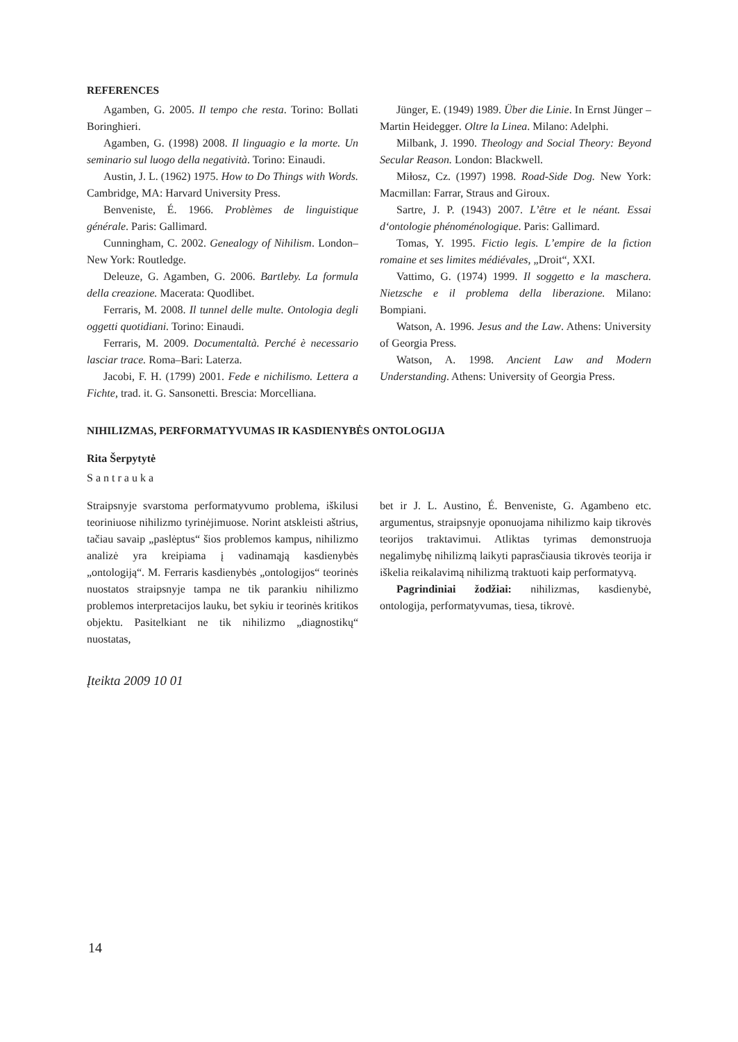REFERENCES
Agamben, G. 2005. Il tempo che resta. Torino: Bollati Boringhieri.
Agamben, G. (1998) 2008. Il linguagio e la morte. Un seminario sul luogo della negatività. Torino: Einaudi.
Austin, J. L. (1962) 1975. How to Do Things with Words. Cambridge, MA: Harvard University Press.
Benveniste, É. 1966. Problèmes de linguistique générale. Paris: Gallimard.
Cunningham, C. 2002. Genealogy of Nihilism. London–New York: Routledge.
Deleuze, G. Agamben, G. 2006. Bartleby. La formula della creazione. Macerata: Quodlibet.
Ferraris, M. 2008. Il tunnel delle multe. Ontologia degli oggetti quotidiani. Torino: Einaudi.
Ferraris, M. 2009. Documentaltà. Perché è necessario lasciar trace. Roma–Bari: Laterza.
Jacobi, F. H. (1799) 2001. Fede e nichilismo. Lettera a Fichte, trad. it. G. Sansonetti. Brescia: Morcelliana.
Jünger, E. (1949) 1989. Über die Linie. In Ernst Jünger – Martin Heidegger. Oltre la Linea. Milano: Adelphi.
Milbank, J. 1990. Theology and Social Theory: Beyond Secular Reason. London: Blackwell.
Miłosz, Cz. (1997) 1998. Road-Side Dog. New York: Macmillan: Farrar, Straus and Giroux.
Sartre, J. P. (1943) 2007. L’être et le néant. Essai d‘ontologie phénoménologique. Paris: Gallimard.
Tomas, Y. 1995. Fictio legis. L’empire de la fiction romaine et ses limites médiévales, „Droit“, XXI.
Vattimo, G. (1974) 1999. Il soggetto e la maschera. Nietzsche e il problema della liberazione. Milano: Bompiani.
Watson, A. 1996. Jesus and the Law. Athens: University of Georgia Press.
Watson, A. 1998. Ancient Law and Modern Understanding. Athens: University of Georgia Press.
NIHILIZMAS, PERFORMATYVUMAS IR KASDIENYBĖS ONTOLOGIJA
Rita Šerpytytė
Santrauka
Straipsnyje svarstoma performatyvumo problema, iškilusi teoriniuose nihilizmo tyrinėjimuose. Norint atskleisti aštrius, tačiau savaip „paslėptus“ šios problemos kampus, nihilizmo analizė yra kreipiama į vadinamąją kasdienybės „ontologiją“. M. Ferraris kasdienybės „ontologijos“ teorinės nuostatos straipsnyje tampa ne tik parankiu nihilizmo problemos interpretacijos lauku, bet sykiu ir teorinės kritikos objektu. Pasitelkiant ne tik nihilizmo „diagnostikų“ nuostatas,
bet ir J. L. Austino, É. Benveniste, G. Agambeno etc. argumentus, straipsnyje oponuojama nihilizmo kaip tikrovės teorijos traktavimui. Atliktas tyrimas demonstruoja negalimybę nihilizmą laikyti paprasčiausia tikrovės teorija ir iškelia reikalavimą nihilizmą traktuoti kaip performatyvą.
Pagrindiniai žodžiai: nihilizmas, kasdienybė, ontologija, performatyvumas, tiesa, tikrovė.
Įteikta 2009 10 01
14